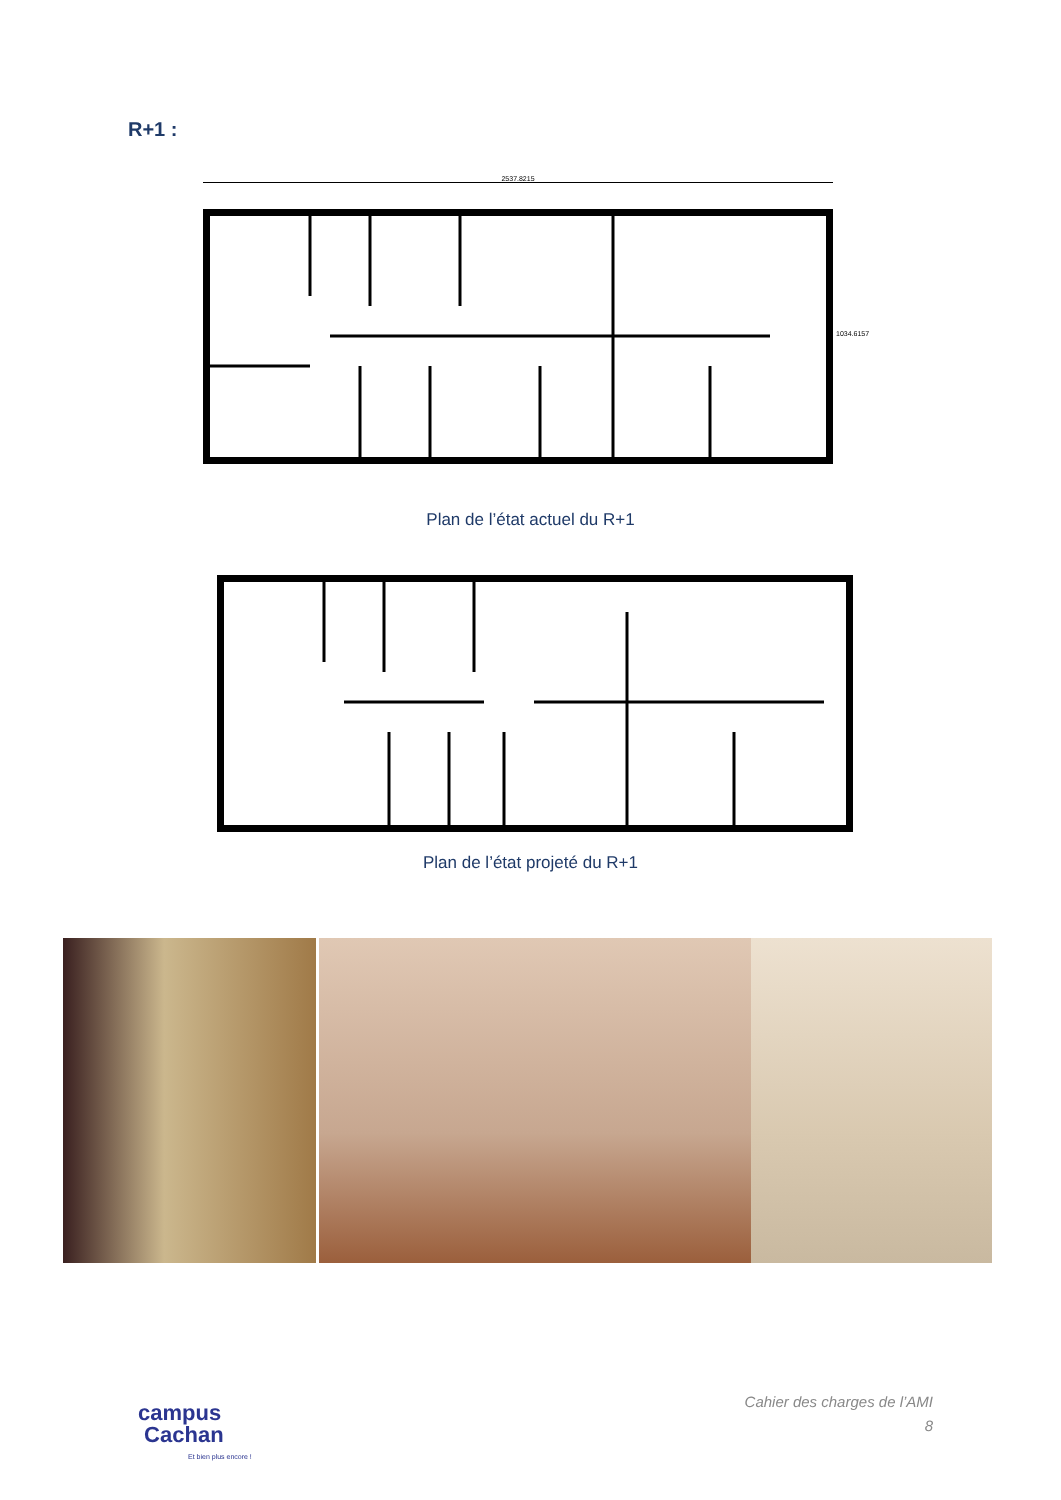R+1 :
2537.8215
1034.6157
Plan de l’état actuel du R+1
Plan de l’état projeté du R+1
Cahier des charges de l’AMI
8
campus
Cachan
Et bien plus encore !